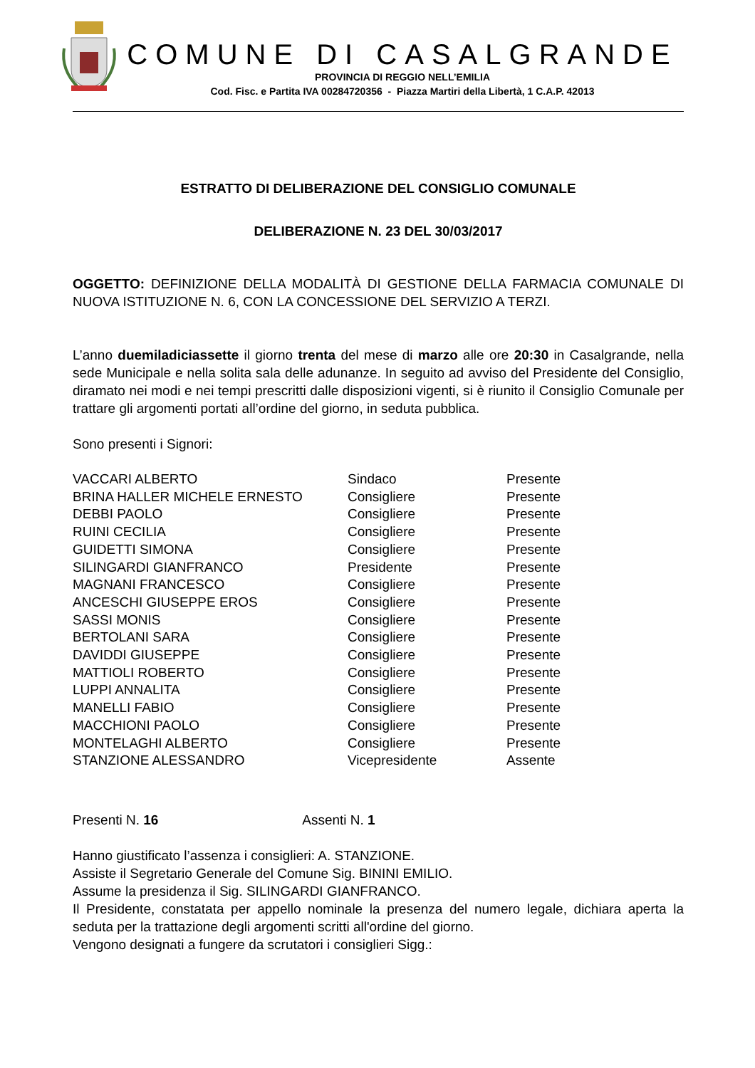COMUNE DI CASALGRANDE
PROVINCIA DI REGGIO NELL’EMILIA
Cod. Fisc. e Partita IVA 00284720356 - Piazza Martiri della Libertà, 1 C.A.P. 42013
ESTRATTO DI DELIBERAZIONE DEL CONSIGLIO COMUNALE
DELIBERAZIONE N. 23 DEL 30/03/2017
OGGETTO: DEFINIZIONE DELLA MODALITÀ DI GESTIONE DELLA FARMACIA COMUNALE DI NUOVA ISTITUZIONE N. 6, CON LA CONCESSIONE DEL SERVIZIO A TERZI.
L’anno duemiladiciassette il giorno trenta del mese di marzo alle ore 20:30 in Casalgrande, nella sede Municipale e nella solita sala delle adunanze. In seguito ad avviso del Presidente del Consiglio, diramato nei modi e nei tempi prescritti dalle disposizioni vigenti, si è riunito il Consiglio Comunale per trattare gli argomenti portati all’ordine del giorno, in seduta pubblica.
Sono presenti i Signori:
| VACCARI ALBERTO | Sindaco | Presente |
| BRINA HALLER MICHELE ERNESTO | Consigliere | Presente |
| DEBBI PAOLO | Consigliere | Presente |
| RUINI CECILIA | Consigliere | Presente |
| GUIDETTI SIMONA | Consigliere | Presente |
| SILINGARDI GIANFRANCO | Presidente | Presente |
| MAGNANI FRANCESCO | Consigliere | Presente |
| ANCESCHI GIUSEPPE EROS | Consigliere | Presente |
| SASSI MONIS | Consigliere | Presente |
| BERTOLANI SARA | Consigliere | Presente |
| DAVIDDI GIUSEPPE | Consigliere | Presente |
| MATTIOLI ROBERTO | Consigliere | Presente |
| LUPPI ANNALITA | Consigliere | Presente |
| MANELLI FABIO | Consigliere | Presente |
| MACCHIONI PAOLO | Consigliere | Presente |
| MONTELAGHI ALBERTO | Consigliere | Presente |
| STANZIONE ALESSANDRO | Vicepresidente | Assente |
Presenti N. 16 Assenti N. 1
Hanno giustificato l’assenza i consiglieri: A. STANZIONE.
Assiste il Segretario Generale del Comune Sig. BININI EMILIO.
Assume la presidenza il Sig. SILINGARDI GIANFRANCO.
Il Presidente, constatata per appello nominale la presenza del numero legale, dichiara aperta la seduta per la trattazione degli argomenti scritti all'ordine del giorno.
Vengono designati a fungere da scrutatori i consiglieri Sigg.: